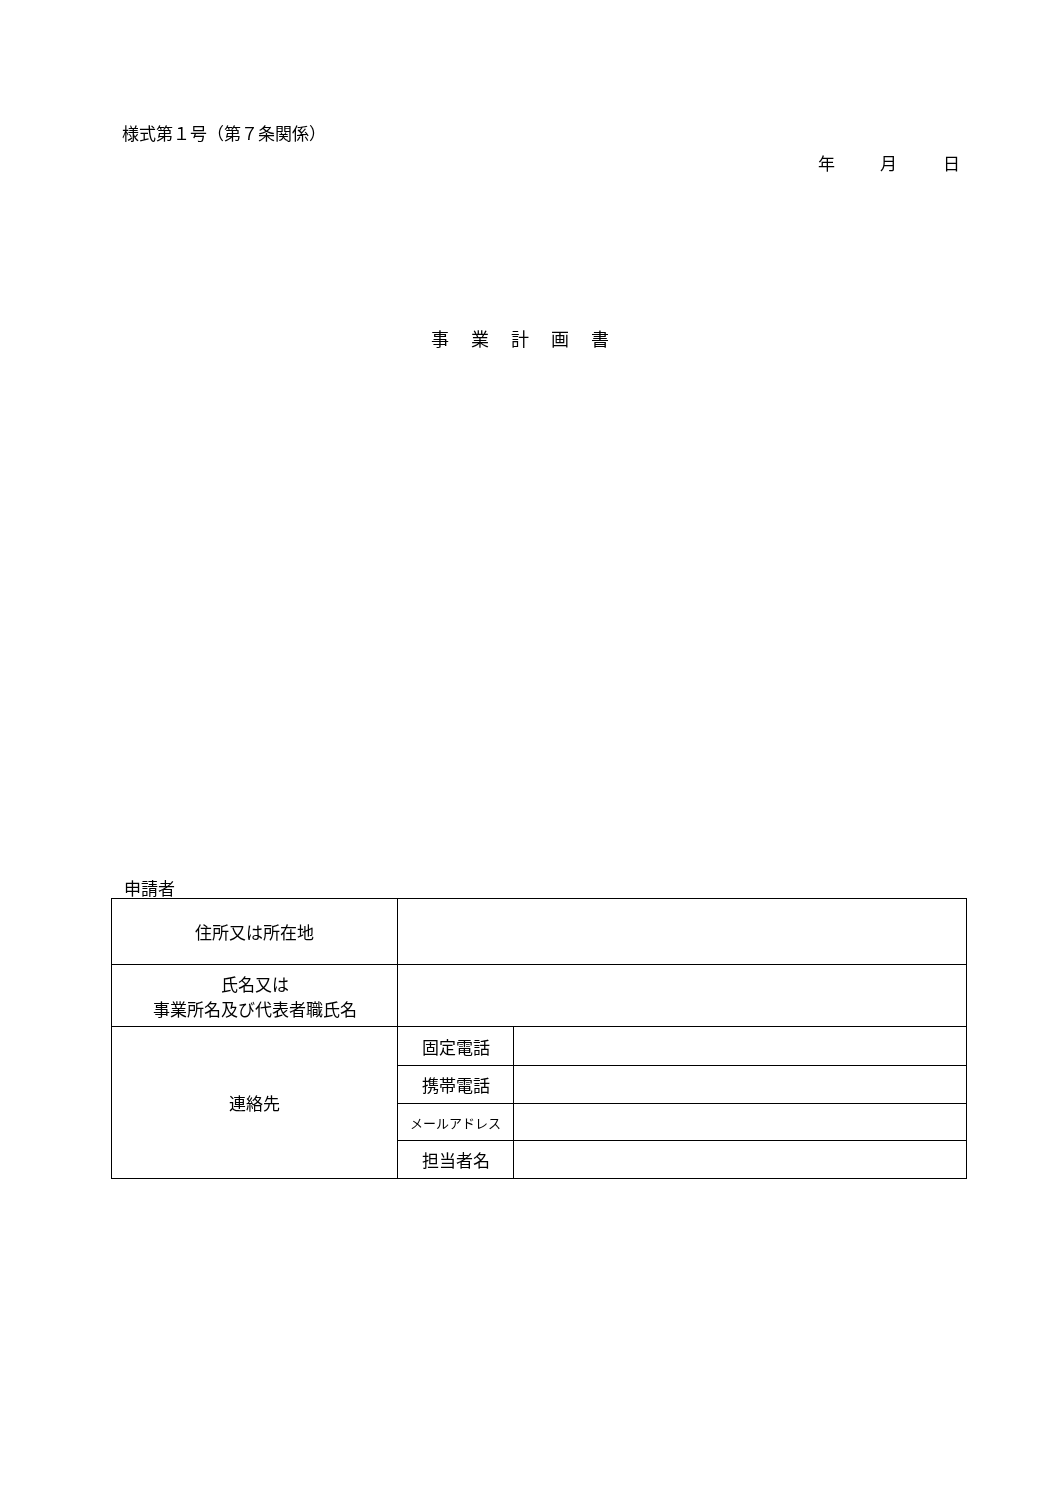様式第１号（第７条関係）
年 月 日
事業計画書
申請者
| 住所又は所在地 | | |
| 氏名又は 事業所名及び代表者職氏名 | | |
| 連絡先 | 固定電話 | |
| | 携帯電話 | |
| | メールアドレス | |
| | 担当者名 | |